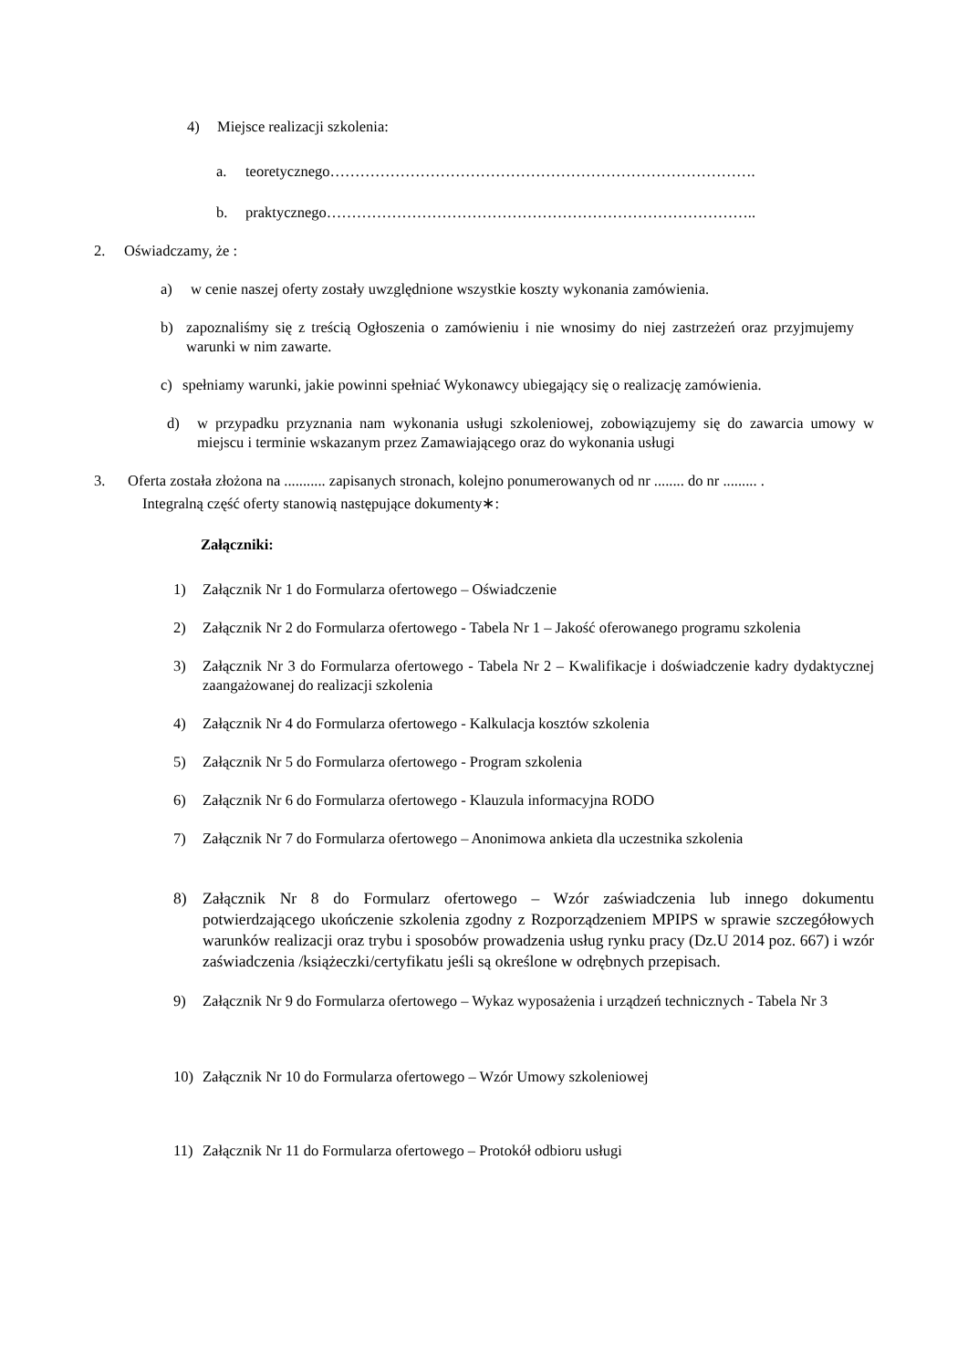4) Miejsce realizacji szkolenia:
a. teoretycznego………………………………………………………………………….
b. praktycznego…………………………………………………………………………..
2. Oświadczamy, że :
a) w cenie naszej oferty zostały uwzględnione wszystkie koszty wykonania zamówienia.
b) zapoznaliśmy się z treścią Ogłoszenia o zamówieniu i nie wnosimy do niej zastrzeżeń oraz przyjmujemy warunki w nim zawarte.
c) spełniamy warunki, jakie powinni spełniać Wykonawcy ubiegający się o realizację zamówienia.
d) w przypadku przyznania nam wykonania usługi szkoleniowej, zobowiązujemy się do zawarcia umowy w miejscu i terminie wskazanym przez Zamawiającego oraz do wykonania usługi
3. Oferta została złożona na ........... zapisanych stronach, kolejno ponumerowanych od nr ........ do nr ......... .
Integralną część oferty stanowią następujące dokumenty∗:
Załączniki:
1) Załącznik Nr 1 do Formularza ofertowego – Oświadczenie
2) Załącznik Nr 2 do Formularza ofertowego - Tabela Nr 1 – Jakość oferowanego programu szkolenia
3) Załącznik Nr 3 do Formularza ofertowego - Tabela Nr 2 – Kwalifikacje i doświadczenie kadry dydaktycznej zaangażowanej do realizacji szkolenia
4) Załącznik Nr 4 do Formularza ofertowego - Kalkulacja kosztów szkolenia
5) Załącznik Nr 5 do Formularza ofertowego - Program szkolenia
6) Załącznik Nr 6 do Formularza ofertowego - Klauzula informacyjna RODO
7) Załącznik Nr 7 do Formularza ofertowego – Anonimowa ankieta dla uczestnika szkolenia
8) Załącznik Nr 8 do Formularz ofertowego – Wzór zaświadczenia lub innego dokumentu potwierdzającego ukończenie szkolenia zgodny z Rozporządzeniem MPIPS w sprawie szczegółowych warunków realizacji oraz trybu i sposobów prowadzenia usług rynku pracy (Dz.U 2014 poz. 667) i wzór zaświadczenia /książeczki/certyfikatu jeśli są określone w odrębnych przepisach.
9) Załącznik Nr 9 do Formularza ofertowego – Wykaz wyposażenia i urządzeń technicznych - Tabela Nr 3
10) Załącznik Nr 10 do Formularza ofertowego – Wzór Umowy szkoleniowej
11) Załącznik Nr 11 do Formularza ofertowego – Protokół odbioru usługi